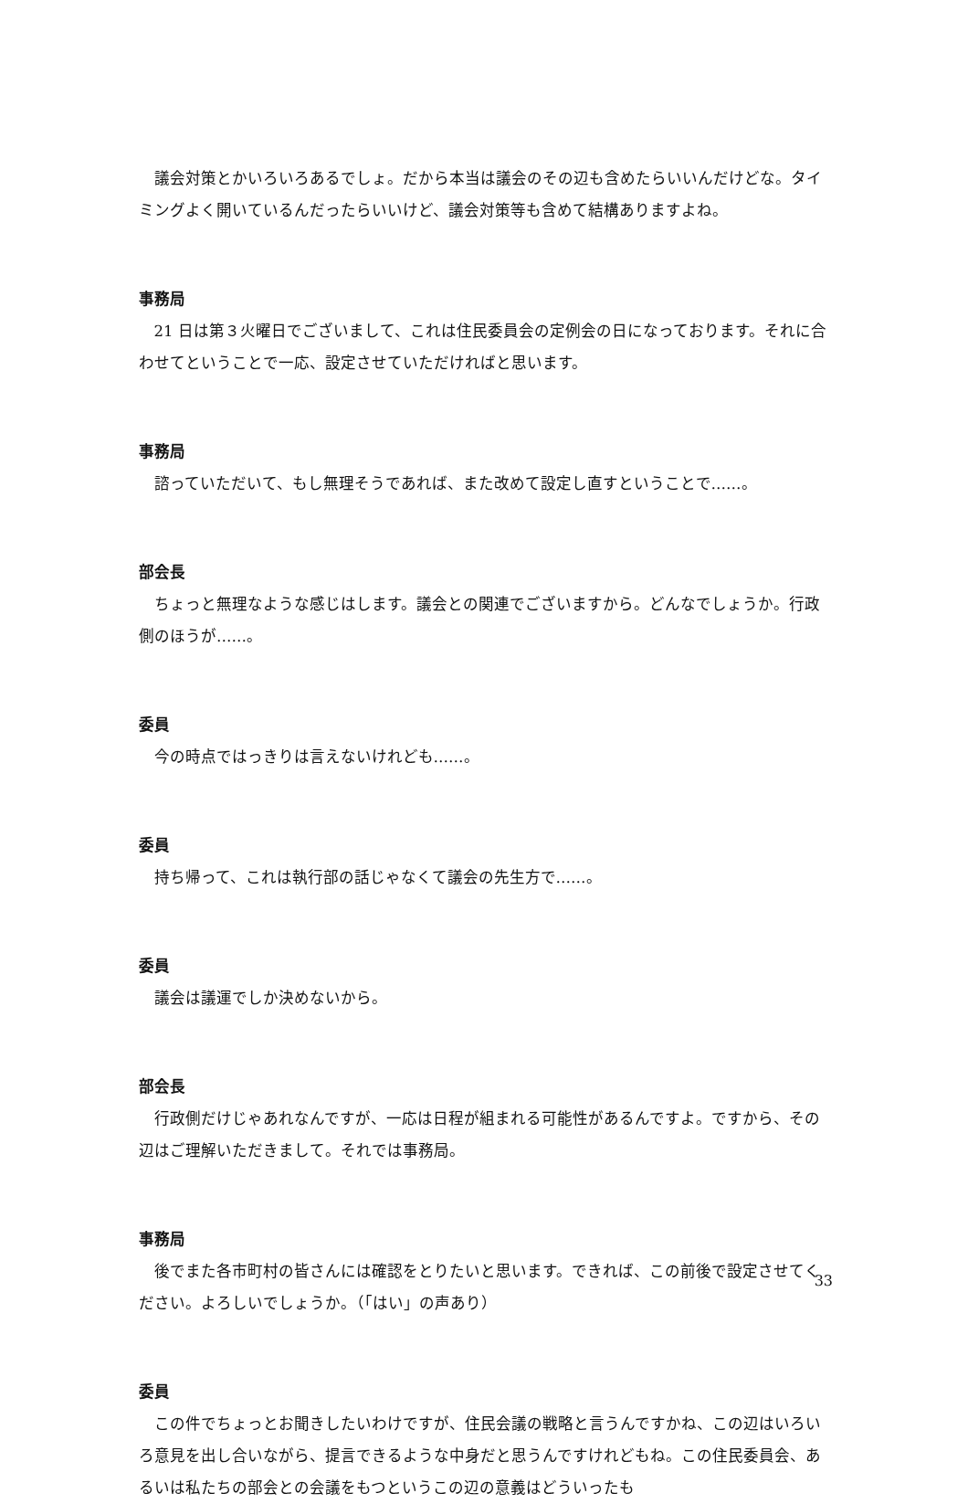議会対策とかいろいろあるでしょ。だから本当は議会のその辺も含めたらいいんだけどな。タイミングよく開いているんだったらいいけど、議会対策等も含めて結構ありますよね。
事務局
21 日は第３火曜日でございまして、これは住民委員会の定例会の日になっております。それに合わせてということで一応、設定させていただければと思います。
事務局
諮っていただいて、もし無理そうであれば、また改めて設定し直すということで……。
部会長
ちょっと無理なような感じはします。議会との関連でございますから。どんなでしょうか。行政側のほうが……。
委員
今の時点ではっきりは言えないけれども……。
委員
持ち帰って、これは執行部の話じゃなくて議会の先生方で……。
委員
議会は議運でしか決めないから。
部会長
行政側だけじゃあれなんですが、一応は日程が組まれる可能性があるんですよ。ですから、その辺はご理解いただきまして。それでは事務局。
事務局
後でまた各市町村の皆さんには確認をとりたいと思います。できれば、この前後で設定させてください。よろしいでしょうか。（「はい」の声あり）
委員
この件でちょっとお聞きしたいわけですが、住民会議の戦略と言うんですかね、この辺はいろいろ意見を出し合いながら、提言できるような中身だと思うんですけれどもね。この住民委員会、あるいは私たちの部会との会議をもつというこの辺の意義はどういったも
33